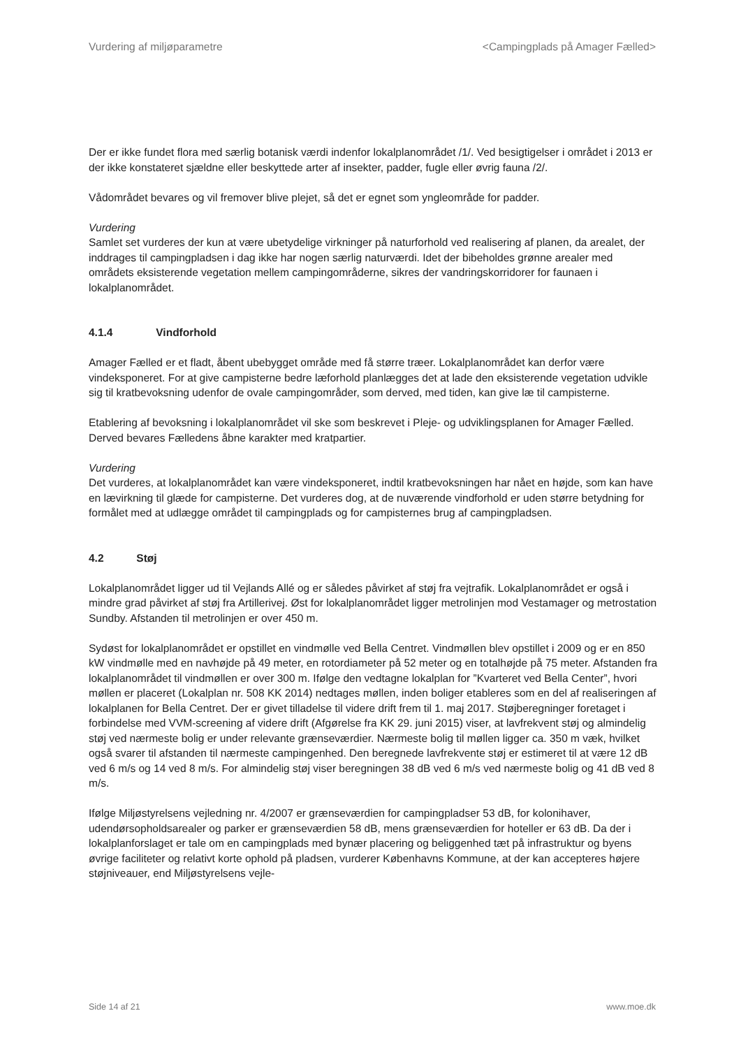Vurdering af miljøparametre <Campingplads på Amager Fælled>
Der er ikke fundet flora med særlig botanisk værdi indenfor lokalplanområdet /1/. Ved besigtigelser i området i 2013 er der ikke konstateret sjældne eller beskyttede arter af insekter, padder, fugle eller øvrig fauna /2/.
Vådområdet bevares og vil fremover blive plejet, så det er egnet som yngleområde for padder.
Vurdering
Samlet set vurderes der kun at være ubetydelige virkninger på naturforhold ved realisering af planen, da arealet, der inddrages til campingpladsen i dag ikke har nogen særlig naturværdi. Idet der bibeholdes grønne arealer med områdets eksisterende vegetation mellem campingområderne, sikres der vandringskorridorer for faunaen i lokalplanområdet.
4.1.4 Vindforhold
Amager Fælled er et fladt, åbent ubebygget område med få større træer. Lokalplanområdet kan derfor være vindeksponeret. For at give campisterne bedre læforhold planlægges det at lade den eksisterende vegetation udvikle sig til kratbevoksning udenfor de ovale campingområder, som derved, med tiden, kan give læ til campisterne.
Etablering af bevoksning i lokalplanområdet vil ske som beskrevet i Pleje- og udviklingsplanen for Amager Fælled. Derved bevares Fælledens åbne karakter med kratpartier.
Vurdering
Det vurderes, at lokalplanområdet kan være vindeksponeret, indtil kratbevoksningen har nået en højde, som kan have en lævirkning til glæde for campisterne. Det vurderes dog, at de nuværende vindforhold er uden større betydning for formålet med at udlægge området til campingplads og for campisternes brug af campingpladsen.
4.2 Støj
Lokalplanområdet ligger ud til Vejlands Allé og er således påvirket af støj fra vejtrafik. Lokalplanområdet er også i mindre grad påvirket af støj fra Artillerivej. Øst for lokalplanområdet ligger metrolinjen mod Vestamager og metrostation Sundby. Afstanden til metrolinjen er over 450 m.
Sydøst for lokalplanområdet er opstillet en vindmølle ved Bella Centret. Vindmøllen blev opstillet i 2009 og er en 850 kW vindmølle med en navhøjde på 49 meter, en rotordiameter på 52 meter og en totalhøjde på 75 meter. Afstanden fra lokalplanområdet til vindmøllen er over 300 m. Ifølge den vedtagne lokalplan for ”Kvarteret ved Bella Center”, hvori møllen er placeret (Lokalplan nr. 508 KK 2014) nedtages møllen, inden boliger etableres som en del af realiseringen af lokalplanen for Bella Centret. Der er givet tilladelse til videre drift frem til 1. maj 2017. Støjberegninger foretaget i forbindelse med VVM-screening af videre drift (Afgørelse fra KK 29. juni 2015) viser, at lavfrekvent støj og almindelig støj ved nærmeste bolig er under relevante grænseværdier. Nærmeste bolig til møllen ligger ca. 350 m væk, hvilket også svarer til afstanden til nærmeste campingenhed. Den beregnede lavfrekvente støj er estimeret til at være 12 dB ved 6 m/s og 14 ved 8 m/s. For almindelig støj viser beregningen 38 dB ved 6 m/s ved nærmeste bolig og 41 dB ved 8 m/s.
Ifølge Miljøstyrelsens vejledning nr. 4/2007 er grænseværdien for campingpladser 53 dB, for kolonihaver, udendørsopholdsarealer og parker er grænseværdien 58 dB, mens grænseværdien for hoteller er 63 dB. Da der i lokalplanforslaget er tale om en campingplads med bynær placering og beliggenhed tæt på infrastruktur og byens øvrige faciliteter og relativt korte ophold på pladsen, vurderer Københavns Kommune, at der kan accepteres højere støjniveauer, end Miljøstyrelsens vejle-
Side 14 af 21 www.moe.dk